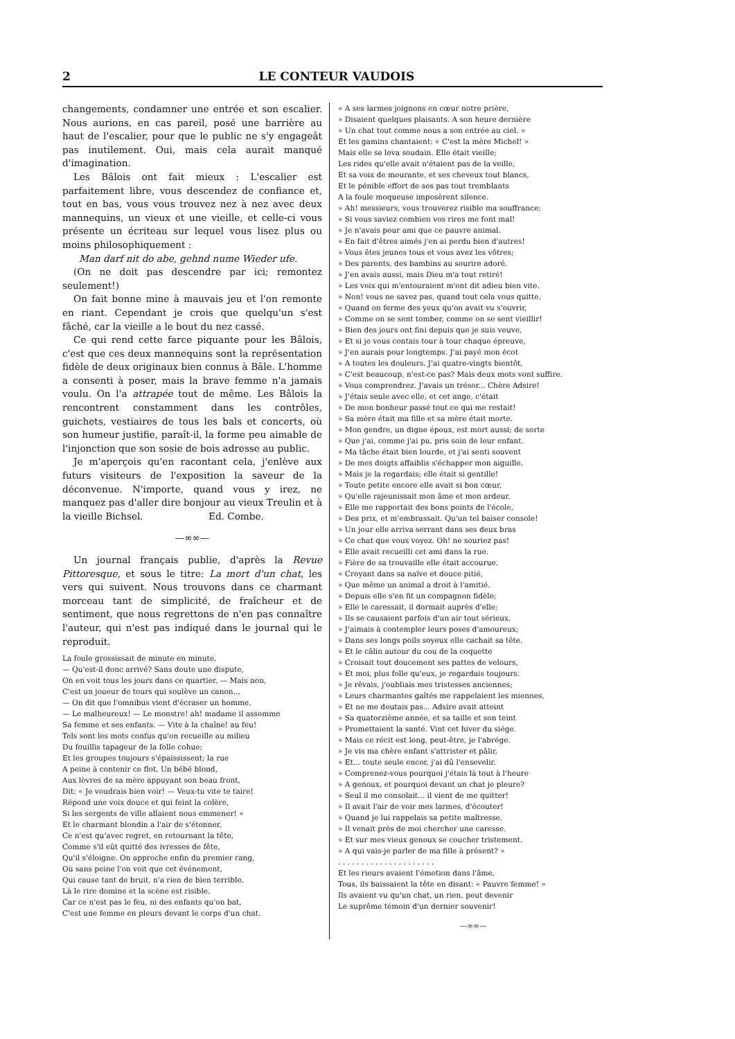2 LE CONTEUR VAUDOIS
changements, condamner une entrée et son escalier. Nous aurions, en cas pareil, posé une barrière au haut de l'escalier, pour que le public ne s'y engageât pas inutilement. Oui, mais cela aurait manqué d'imagination.
Les Bâlois ont fait mieux : L'escalier est parfaitement libre, vous descendez de confiance et, tout en bas, vous vous trouvez nez à nez avec deux mannequins, un vieux et une vieille, et celle-ci vous présente un écriteau sur lequel vous lisez plus ou moins philosophiquement :
Man darf nit do abe, gehnd nume Wieder ufe.
(On ne doit pas descendre par ici; remontez seulement!)
On fait bonne mine à mauvais jeu et l'on remonte en riant. Cependant je crois que quelqu'un s'est fâché, car la vieille a le bout du nez cassé.
Ce qui rend cette farce piquante pour les Bâlois, c'est que ces deux mannequins sont la représentation fidèle de deux originaux bien connus à Bâle. L'homme a consenti à poser, mais la brave femme n'a jamais voulu. On l'a attrapée tout de même. Les Bâlois la rencontrent constamment dans les contrôles, guichets, vestiaires de tous les bals et concerts, où son humeur justifie, paraît-il, la forme peu aimable de l'injonction que son sosie de bois adresse au public.
Je m'aperçois qu'en racontant cela, j'enlève aux futurs visiteurs de l'exposition la saveur de la déconvenue. N'importe, quand vous y irez, ne manquez pas d'aller dire bonjour au vieux Treulin et à la vieille Bichsel. Ed. Combe.
—∞∞—
Un journal français publie, d'après la Revue Pittoresque, et sous le titre: La mort d'un chat, les vers qui suivent. Nous trouvons dans ce charmant morceau tant de simplicité, de fraîcheur et de sentiment, que nous regrettons de n'en pas connaître l'auteur, qui n'est pas indiqué dans le journal qui le reproduit.
La foule grossissait de minute en minute.
— Qu'est-il donc arrivé? Sans doute une dispute,
On en voit tous les jours dans ce quartier. — Mais non,
C'est un joueur de tours qui soulève un canon...
— On dit que l'omnibus vient d'écraser un homme.
— Le malheureux! — Le monstre! ah! madame il assomme
Sa femme et ses enfants. — Vite à la chaîne! au feu!
Tels sont les mots confus qu'on recueille au milieu
Du fouillis tapageur de la folle cohue;
Et les groupes toujours s'épaississent; la rue
A peine à contenir ce flot. Un bébé blond,
Aux lèvres de sa mère appuyant son beau front,
Dit: « Je voudrais bien voir! — Veux-tu vite te taire!
Répond une voix douce et qui feint la colère,
Si les sergents de ville allaient nous emmener! »
Et le charmant blondin a l'air de s'étonner.
Ce n'est qu'avec regret, en retournant la tête,
Comme s'il eût quitté des ivresses de fête,
Qu'il s'éloigne. On approche enfin du premier rang,
Où sans peine l'on voit que cet événement,
Qui cause tant de bruit, n'a rien de bien terrible.
Là le rire domine et la scène est risible.
Car ce n'est pas le feu, ni des enfants qu'on bat,
C'est une femme en pleurs devant le corps d'un chat.
« A ses larmes joignons en cœur notre prière,
» Disaient quelques plaisants. A son heure dernière
» Un chat tout comme nous a son entrée au ciel. »
Et les gamins chantaient: « C'est la mère Michel! »
Mais elle se leva soudain. Elle était vieille;
Les rides qu'elle avait n'étaient pas de la veille,
Et sa voix de mourante, et ses cheveux tout blancs,
Et le pénible effort de ses pas tout tremblants
A la foule moqueuse imposèrent silence.
» Ah! messieurs, vous trouverez risible ma souffrance;
» Si vous saviez combien vos rires me font mal!
» Je n'avais pour ami que ce pauvre animal.
» En fait d'êtres aimés j'en ai perdu bien d'autres!
» Vous êtes jeunes tous et vous avez les vôtres;
» Des parents, des bambins au sourire adoré.
» J'en avais aussi, mais Dieu m'a tout retiré!
» Les voix qui m'entouraient m'ont dit adieu bien vite.
» Non! vous ne savez pas, quand tout cela vous quitte,
» Quand on ferme des yeux qu'on avait vu s'ouvrir,
» Comme on se sent tomber, comme on se sent vieillir!
» Bien des jours ont fini depuis que je suis veuve,
» Et si je vous contais tour à tour chaque épreuve,
» J'en aurais pour longtemps. J'ai payé mon écot
» A toutes les douleurs. J'ai quatre-vingts bientôt,
» C'est beaucoup, n'est-ce pas? Mais deux mots vont suffire.
» Vous comprendrez. J'avais un trésor... Chère Adsire!
» J'étais seule avec elle, et cet ange, c'était
» De mon bonheur passé tout ce qui me restait!
» Sa mère était ma fille et sa mère était morte.
» Mon gendre, un digne époux, est mort aussi; de sorte
» Que j'ai, comme j'ai pu, pris soin de leur enfant.
» Ma tâche était bien lourde, et j'ai senti souvent
» De mes doigts affaiblis s'échapper mon aiguille.
» Mais je la regardais; elle était si gentille!
» Toute petite encore elle avait si bon cœur,
» Qu'elle rajeunissait mon âme et mon ardeur.
» Elle me rapportait des bons points de l'école,
» Des prix, et m'embrassait. Qu'un tel baiser console!
» Un jour elle arriva serrant dans ses deux bras
» Ce chat que vous voyez. Oh! ne souriez pas!
» Elle avait recueilli cet ami dans la rue.
» Fière de sa trouvaille elle était accourue.
» Croyant dans sa naïve et douce pitié,
» Que même un animal a droit à l'amitié.
» Depuis elle s'en fit un compagnon fidèle;
» Elle le caressait, il dormait auprès d'elle;
» Ils se causaient parfois d'un air tout sérieux.
» J'aimais à contempler leurs poses d'amoureux;
» Dans ses longs poils soyeux elle cachait sa tête,
» Et le câlin autour du cou de la coquette
» Croisait tout doucement ses pattes de velours,
» Et moi, plus folle qu'eux, je regardais toujours.
» Je rêvais, j'oubliais mes tristesses anciennes;
» Leurs charmantes gaîtés me rappelaient les miennes,
» Et ne me doutais pas... Adsire avait atteint
» Sa quatorzième année, et sa taille et son teint
» Promettaient la santé. Vint cet hiver du siége.
» Mais ce récit est long, peut-être, je l'abrége.
» Je vis ma chère enfant s'attrister et pâlir,
» Et... toute seule encor, j'ai dû l'ensevelir.
» Comprenez-vous pourquoi j'étais là tout à l'heure
» A genoux, et pourquoi devant un chat je pleure?
» Seul il me consolait... il vient de me quitter!
» Il avait l'air de voir mes larmes, d'écouter!
» Quand je lui rappelais sa petite maîtresse,
» Il venait près de moi chercher une caresse.
» Et sur mes vieux genoux se coucher tristement.
» A qui vais-je parler de ma fille à présent? »
. . . . . . . . . . . . . . . . . . . . .
Et les rieurs avaient l'émotion dans l'âme,
Tous, ils baissaient la tête en disant: « Pauvre femme! »
Ils avaient vu qu'un chat, un rien, peut devenir
Le suprême témoin d'un dernier souvenir!
—∞∞—